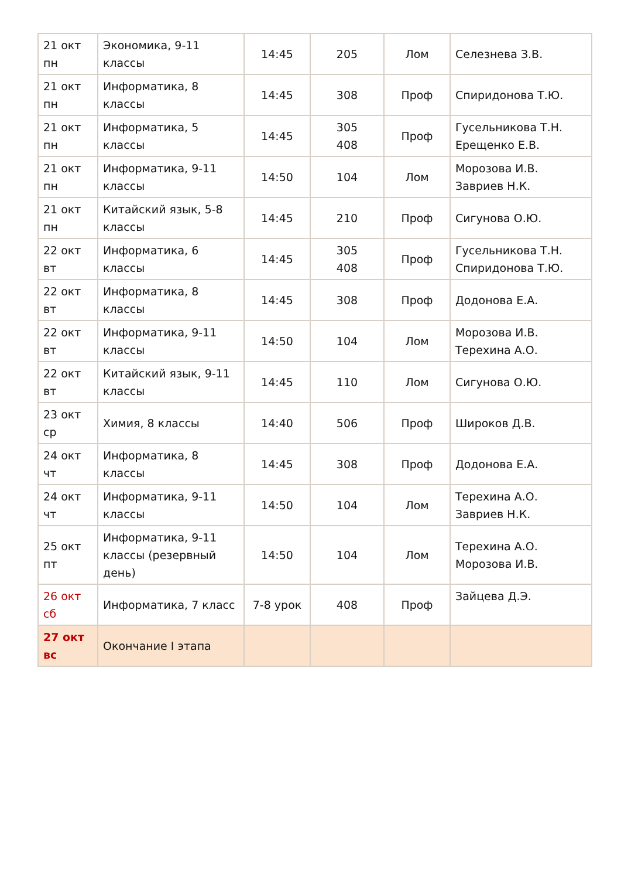| 21 окт пн | Экономика, 9-11 классы | 14:45 | 205 | Лом | Селезнева З.В. |
| 21 окт пн | Информатика, 8 классы | 14:45 | 308 | Проф | Спиридонова Т.Ю. |
| 21 окт пн | Информатика, 5 классы | 14:45 | 305 408 | Проф | Гусельникова Т.Н. Ерещенко Е.В. |
| 21 окт пн | Информатика, 9-11 классы | 14:50 | 104 | Лом | Морозова И.В. Завриев Н.К. |
| 21 окт пн | Китайский язык, 5-8 классы | 14:45 | 210 | Проф | Сигунова О.Ю. |
| 22 окт вт | Информатика, 6 классы | 14:45 | 305 408 | Проф | Гусельникова Т.Н. Спиридонова Т.Ю. |
| 22 окт вт | Информатика, 8 классы | 14:45 | 308 | Проф | Додонова Е.А. |
| 22 окт вт | Информатика, 9-11 классы | 14:50 | 104 | Лом | Морозова И.В. Терехина А.О. |
| 22 окт вт | Китайский язык, 9-11 классы | 14:45 | 110 | Лом | Сигунова О.Ю. |
| 23 окт ср | Химия, 8 классы | 14:40 | 506 | Проф | Широков Д.В. |
| 24 окт чт | Информатика, 8 классы | 14:45 | 308 | Проф | Додонова Е.А. |
| 24 окт чт | Информатика, 9-11 классы | 14:50 | 104 | Лом | Терехина А.О. Завриев Н.К. |
| 25 окт пт | Информатика, 9-11 классы (резервный день) | 14:50 | 104 | Лом | Терехина А.О. Морозова И.В. |
| 26 окт сб | Информатика, 7 класс | 7-8 урок | 408 | Проф | Зайцева Д.Э. |
| 27 окт вс | Окончание I этапа | | | | |